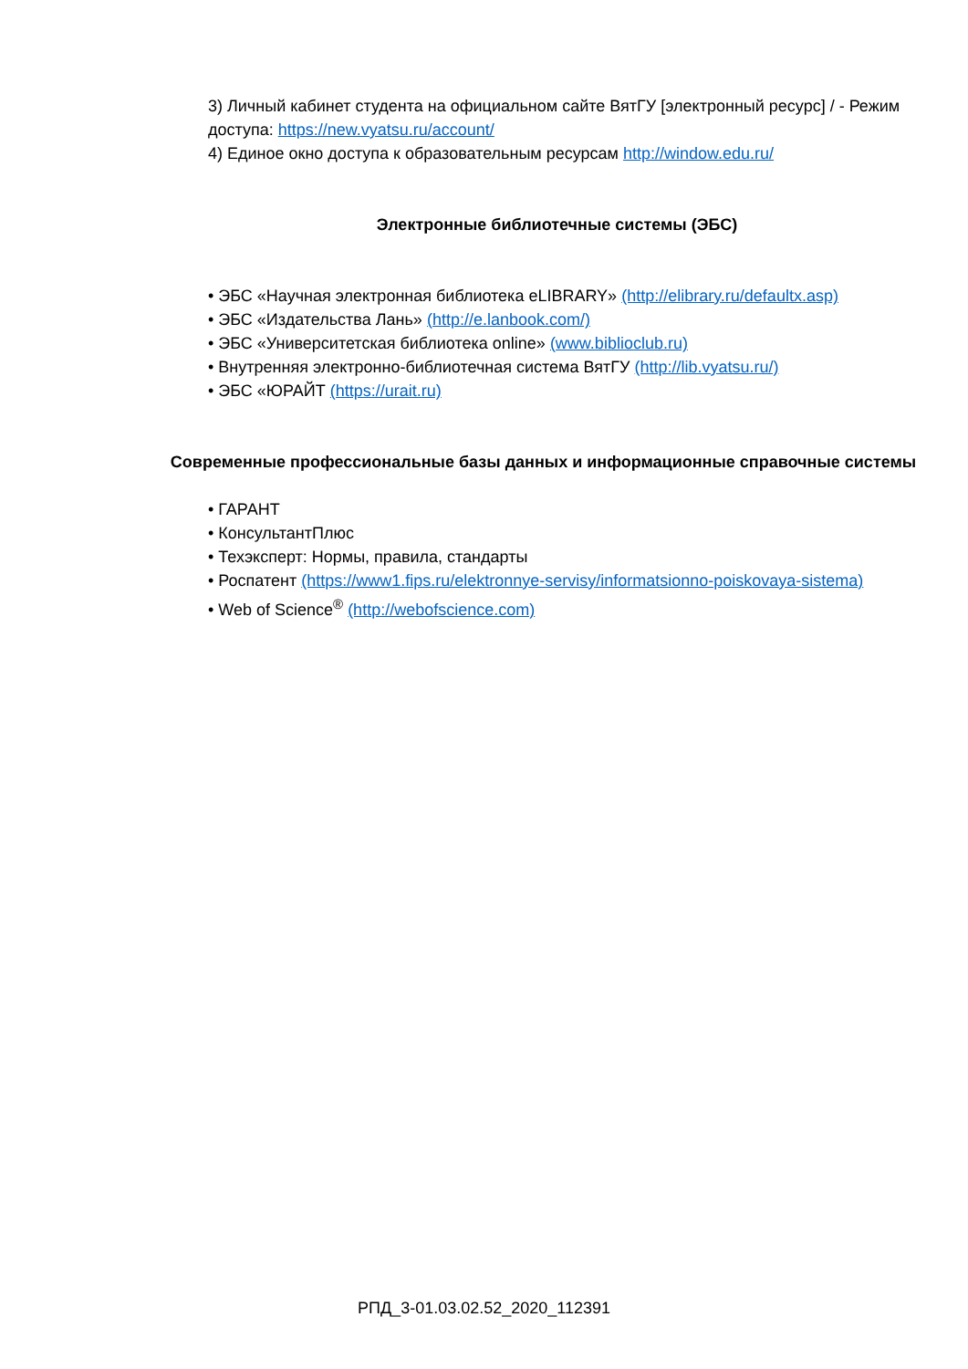3) Личный кабинет студента на официальном сайте ВятГУ [электронный ресурс] / - Режим доступа: https://new.vyatsu.ru/account/
4) Единое окно доступа к образовательным ресурсам http://window.edu.ru/
Электронные библиотечные системы (ЭБС)
• ЭБС «Научная электронная библиотека eLIBRARY» (http://elibrary.ru/defaultx.asp)
• ЭБС «Издательства Лань» (http://e.lanbook.com/)
• ЭБС «Университетская библиотека online» (www.biblioclub.ru)
• Внутренняя электронно-библиотечная система ВятГУ (http://lib.vyatsu.ru/)
• ЭБС «ЮРАЙТ (https://urait.ru)
Современные профессиональные базы данных и информационные справочные системы
• ГАРАНТ
• КонсультантПлюс
• Техэксперт: Нормы, правила, стандарты
• Роспатент (https://www1.fips.ru/elektronnye-servisy/informatsionno-poiskovaya-sistema)
• Web of Science<sup>®</sup> (http://webofscience.com)
РПД_3-01.03.02.52_2020_112391